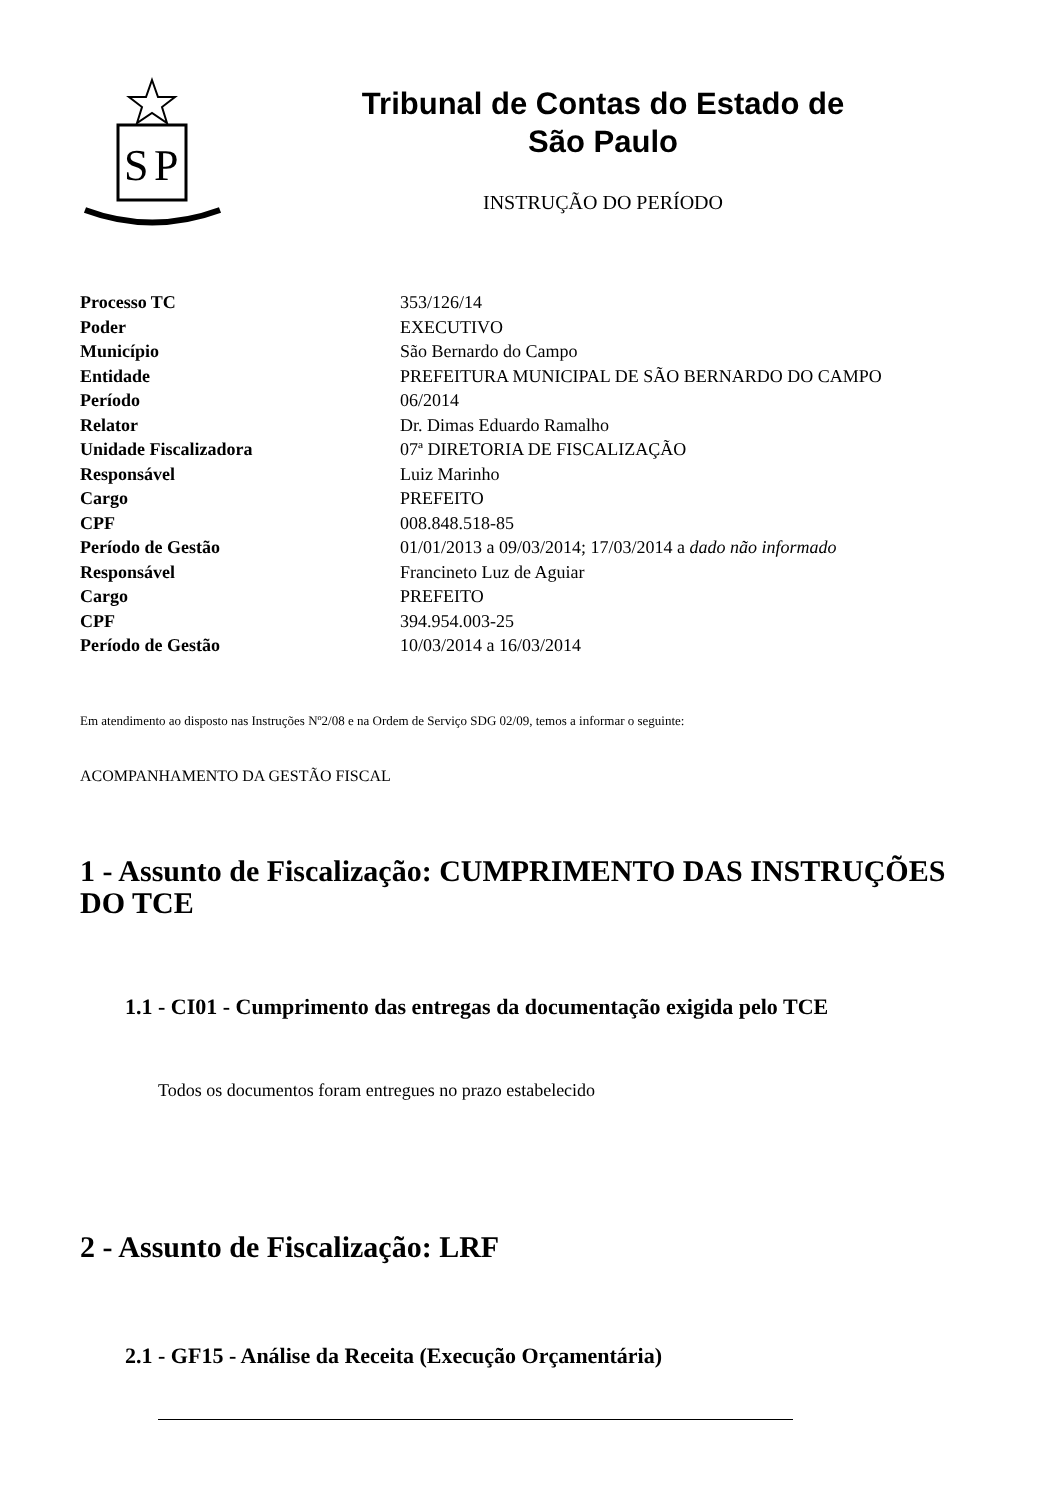S
P
Tribunal de Contas do Estado de
São Paulo
INSTRUÇÃO DO PERÍODO
| Processo TC | 353/126/14 |
| Poder | EXECUTIVO |
| Município | São Bernardo do Campo |
| Entidade | PREFEITURA MUNICIPAL DE SÃO BERNARDO DO CAMPO |
| Período | 06/2014 |
| Relator | Dr. Dimas Eduardo Ramalho |
| Unidade Fiscalizadora | 07ª DIRETORIA DE FISCALIZAÇÃO |
| Responsável | Luiz Marinho |
| Cargo | PREFEITO |
| CPF | 008.848.518-85 |
| Período de Gestão | 01/01/2013 a 09/03/2014; 17/03/2014 a dado não informado |
| Responsável | Francineto Luz de Aguiar |
| Cargo | PREFEITO |
| CPF | 394.954.003-25 |
| Período de Gestão | 10/03/2014 a 16/03/2014 |
Em atendimento ao disposto nas Instruções Nº2/08 e na Ordem de Serviço SDG 02/09, temos a informar o seguinte:
ACOMPANHAMENTO DA GESTÃO FISCAL
1 - Assunto de Fiscalização: CUMPRIMENTO DAS INSTRUÇÕES DO TCE
1.1 - CI01 - Cumprimento das entregas da documentação exigida pelo TCE
Todos os documentos foram entregues no prazo estabelecido
2 - Assunto de Fiscalização: LRF
2.1 - GF15 - Análise da Receita (Execução Orçamentária)